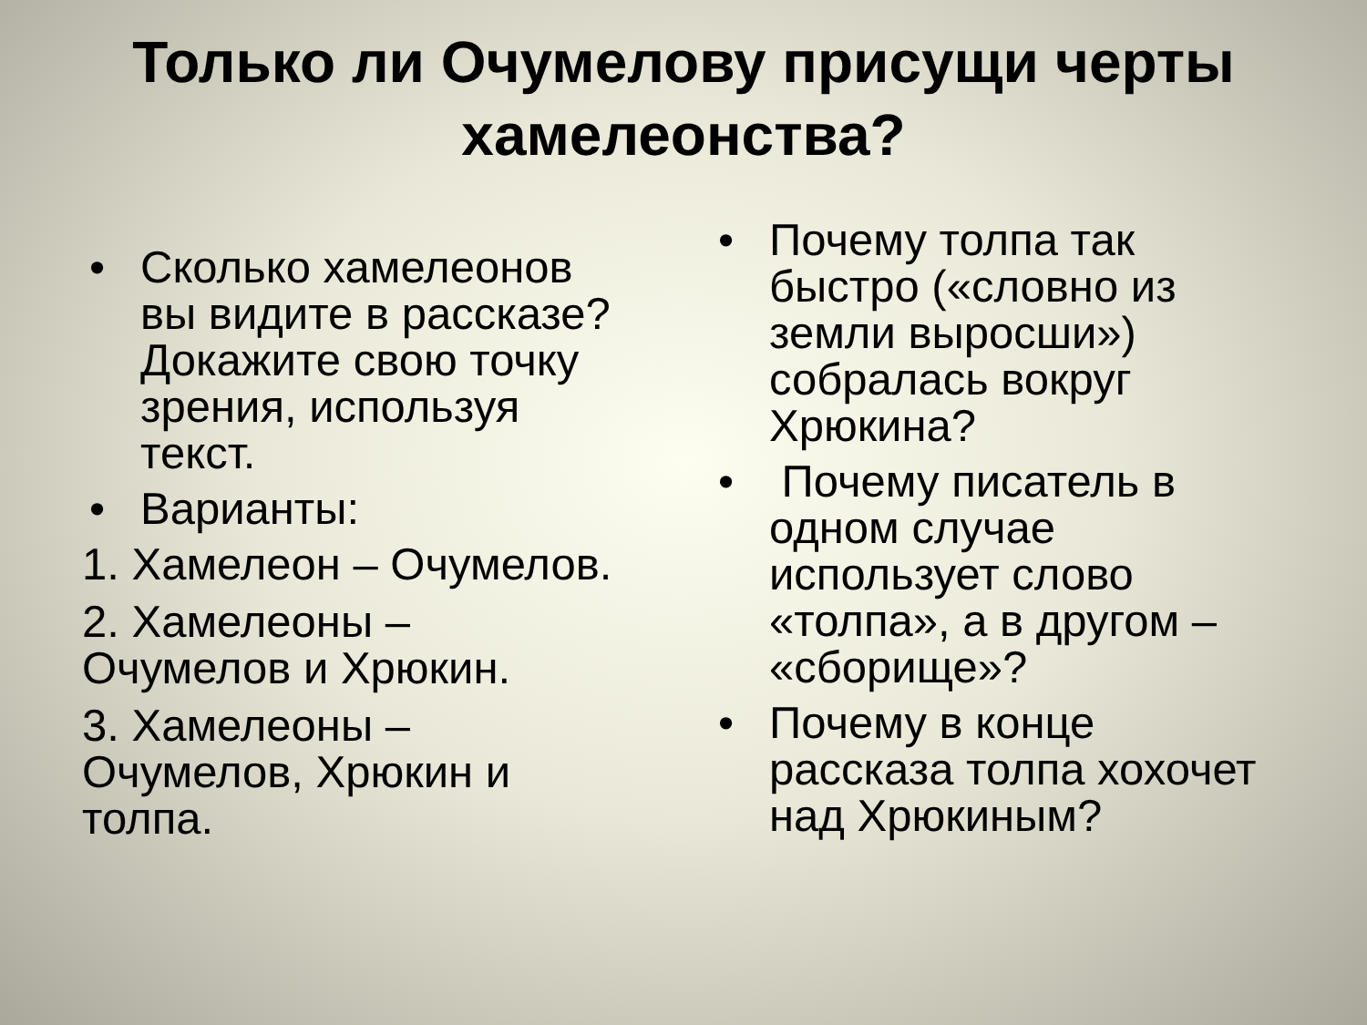Только ли Очумелову присущи черты
хамелеонства?
• Сколько хамелеонов вы видите в рассказе? Докажите свою точку зрения, используя текст.
• Варианты:
1. Хамелеон – Очумелов.
2. Хамелеоны – Очумелов и Хрюкин.
3. Хамелеоны – Очумелов, Хрюкин и толпа.
• Почему толпа так быстро («словно из земли выросши») собралась вокруг Хрюкина?
• Почему писатель в одном случае использует слово «толпа», а в другом – «сборище»?
• Почему в конце рассказа толпа хохочет над Хрюкиным?